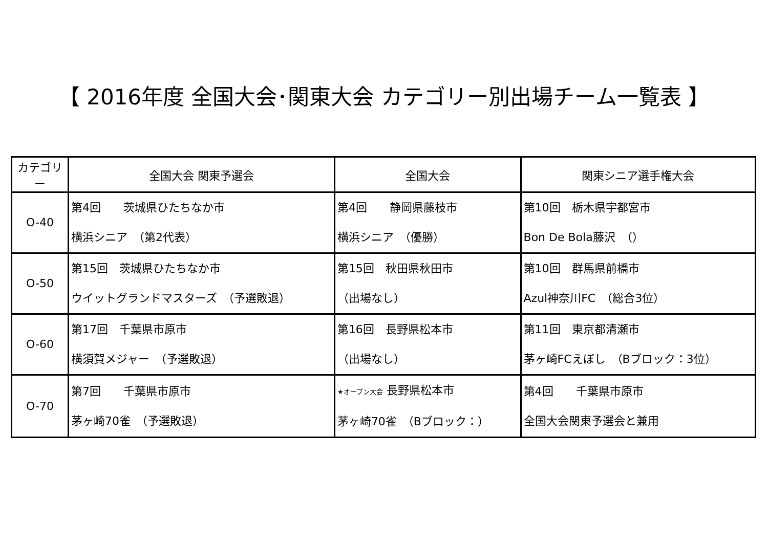【 2016年度 全国大会･関東大会 カテゴリー別出場チーム一覧表 】
| カテゴリー | 全国大会 関東予選会 | 全国大会 | 関東シニア選手権大会 |
| --- | --- | --- | --- |
| O-40 | 第4回 茨城県ひたちなか市 横浜シニア （第2代表） | 第4回 静岡県藤枝市 横浜シニア （優勝） | 第10回 栃木県宇都宮市 Bon De Bola藤沢 （） |
| O-50 | 第15回 茨城県ひたちなか市 ウイットグランドマスターズ （予選敗退） | 第15回 秋田県秋田市 （出場なし） | 第10回 群馬県前橋市 Azul神奈川FC （総合3位） |
| O-60 | 第17回 千葉県市原市 横須賀メジャー （予選敗退） | 第16回 長野県松本市 （出場なし） | 第11回 東京都清瀬市 茅ヶ崎FCえぼし （Bブロック：3位） |
| O-70 | 第7回 千葉県市原市 茅ヶ崎70雀 （予選敗退） | ★オープン大会 長野県松本市 茅ヶ崎70雀 （Bブロック：） | 第4回 千葉県市原市 全国大会関東予選会と兼用 |